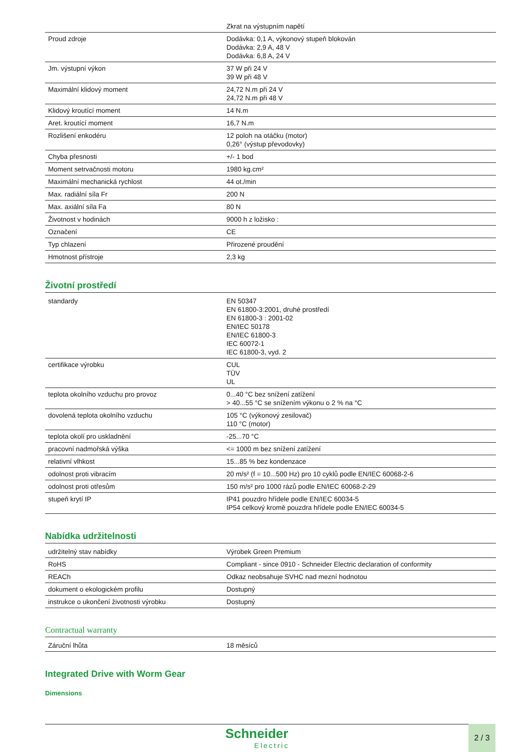| | Zkrat na výstupním napětí |
| Proud zdroje | Dodávka: 0,1 A, výkonový stupeň blokován Dodávka: 2,9 A, 48 V Dodávka: 6,8 A, 24 V |
| Jm. výstupní výkon | 37 W při 24 V 39 W při 48 V |
| Maximální klidový moment | 24,72 N.m při 24 V 24,72 N.m při 48 V |
| Klidový kroutící moment | 14 N.m |
| Aret. kroutící moment | 16,7 N.m |
| Rozlišení enkodéru | 12 poloh na otáčku (motor) 0,26° (výstup převodovky) |
| Chyba přesnosti | +/- 1 bod |
| Moment setrvačnosti motoru | 1980 kg.cm² |
| Maximální mechanická rychlost | 44 ot./min |
| Max. radiální síla Fr | 200 N |
| Max. axiální síla Fa | 80 N |
| Životnost v hodinách | 9000 h z ložisko : |
| Označení | CE |
| Typ chlazení | Přirozené proudění |
| Hmotnost přístroje | 2,3 kg |
Životní prostředí
| standardy | EN 50347 EN 61800-3:2001, druhé prostředí EN 61800-3 : 2001-02 EN/IEC 50178 EN/IEC 61800-3 IEC 60072-1 IEC 61800-3, vyd. 2 |
| certifikace výrobku | CUL TÜV UL |
| teplota okolního vzduchu pro provoz | 0...40 °C bez snížení zatížení > 40...55 °C se snížením výkonu o 2 % na °C |
| dovolená teplota okolního vzduchu | 105 °C (výkonový zesilovač) 110 °C (motor) |
| teplota okolí pro uskladnění | -25...70 °C |
| pracovní nadmořská výška | <= 1000 m bez snížení zatížení |
| relativní vlhkost | 15...85 % bez kondenzace |
| odolnost proti vibracím | 20 m/s² (f = 10...500 Hz) pro 10 cyklů podle EN/IEC 60068-2-6 |
| odolnost proti otřesům | 150 m/s² pro 1000 rázů podle EN/IEC 60068-2-29 |
| stupeň krytí IP | IP41 pouzdro hřídele podle EN/IEC 60034-5 IP54 celkový kromě pouzdra hřídele podle EN/IEC 60034-5 |
Nabídka udržitelnosti
| udržitelný stav nabídky | Výrobek Green Premium |
| RoHS | Compliant - since 0910 - Schneider Electric declaration of conformity |
| REACh | Odkaz neobsahuje SVHC nad mezní hodnotou |
| dokument o ekologickém profilu | Dostupný |
| instrukce o ukončení životnosti výrobku | Dostupný |
Contractual warranty
| Záruční lhůta | 18 měsíců |
Integrated Drive with Worm Gear
Dimensions
Schneider
Electric
2 / 3